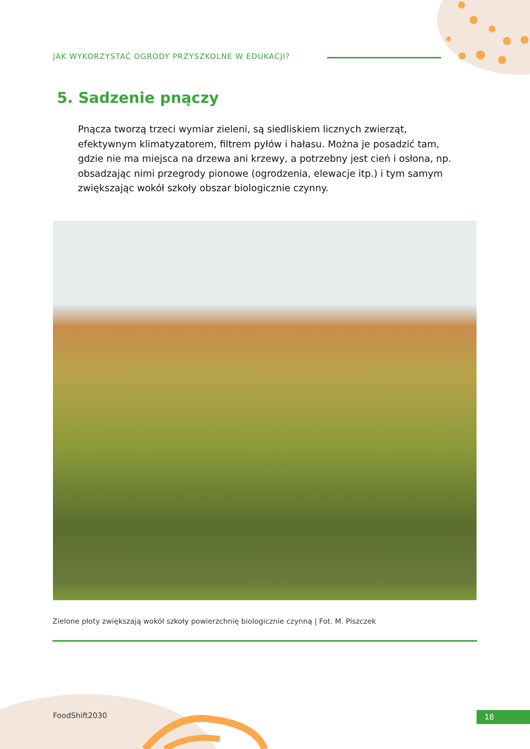JAK WYKORZYSTAĆ OGRODY PRZYSZKOLNE W EDUKACJI?
5. Sadzenie pnączy
Pnącza tworzą trzeci wymiar zieleni, są siedliskiem licznych zwierząt, efektywnym klimatyzatorem, filtrem pyłów i hałasu. Można je posadzić tam, gdzie nie ma miejsca na drzewa ani krzewy, a potrzebny jest cień i osłona, np. obsadzając nimi przegrody pionowe (ogrodzenia, elewacje itp.) i tym samym zwiększając wokół szkoły obszar biologicznie czynny.
Zielone płoty zwiększają wokół szkoły powierzchnię biologicznie czynną | Fot. M. Piszczek
FoodShift2030 18